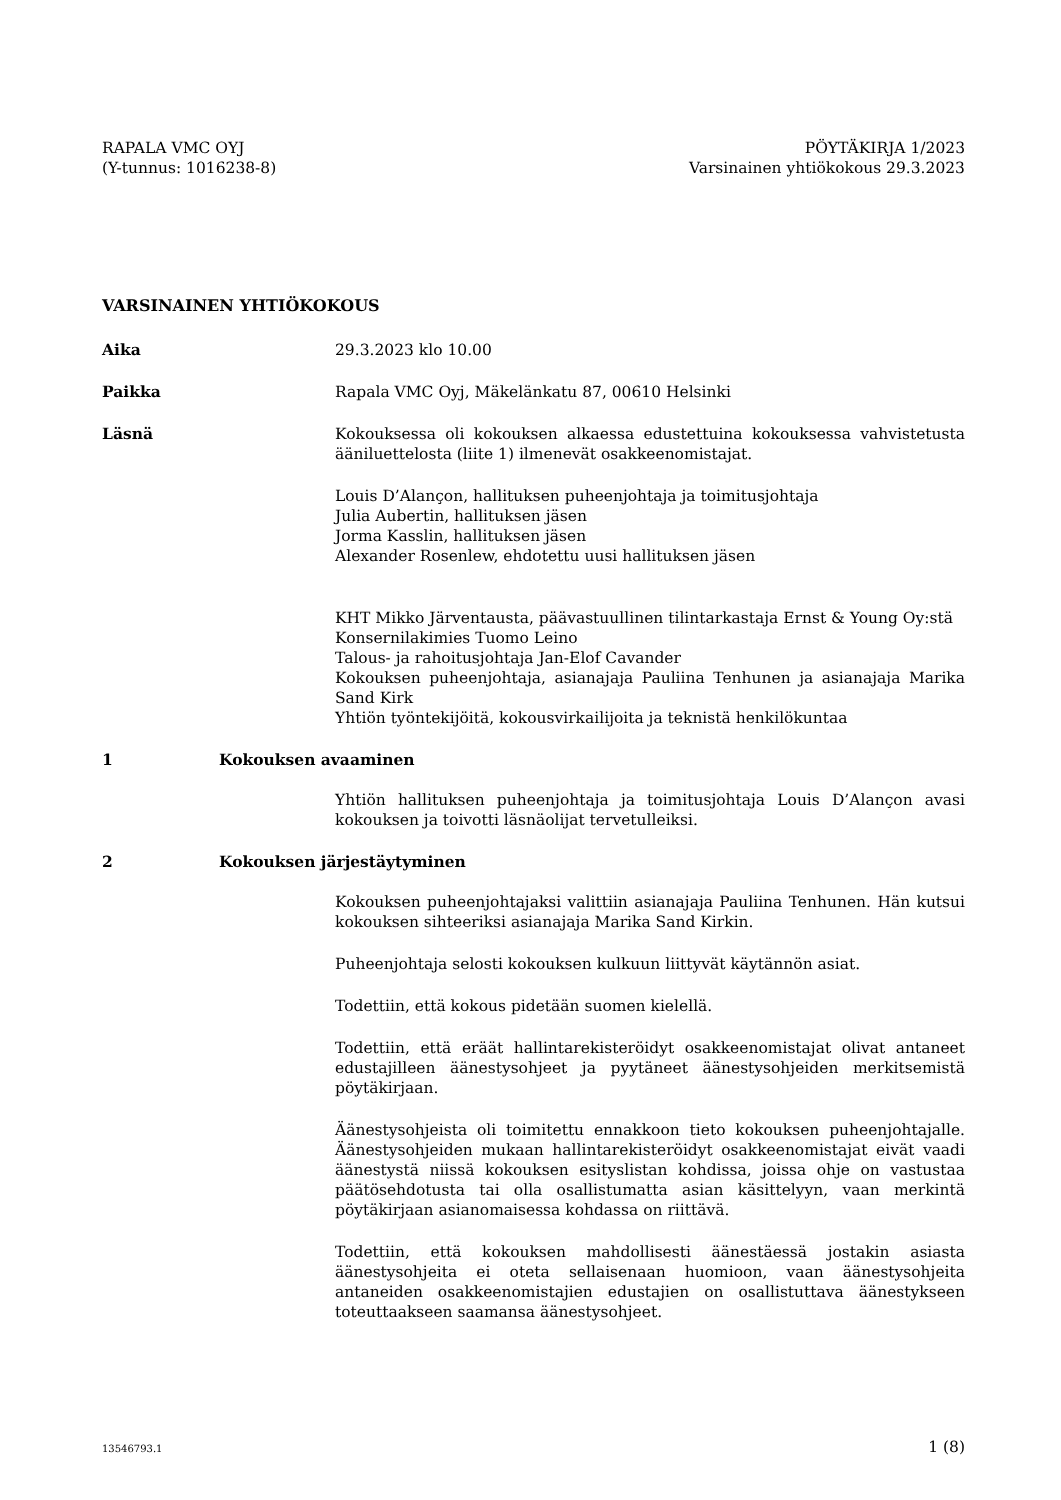RAPALA VMC OYJ
(Y-tunnus: 1016238-8)
PÖYTÄKIRJA 1/2023
Varsinainen yhtiökokous 29.3.2023
VARSINAINEN YHTIÖKOKOUS
Aika 29.3.2023 klo 10.00
Paikka Rapala VMC Oyj, Mäkelänkatu 87, 00610 Helsinki
Läsnä Kokouksessa oli kokouksen alkaessa edustettuina kokouksessa vahvistetusta ääniluettelosta (liite 1) ilmenevät osakkeenomistajat.
Louis D’Alançon, hallituksen puheenjohtaja ja toimitusjohtaja
Julia Aubertin, hallituksen jäsen
Jorma Kasslin, hallituksen jäsen
Alexander Rosenlew, ehdotettu uusi hallituksen jäsen
KHT Mikko Järventausta, päävastuullinen tilintarkastaja Ernst & Young Oy:stä
Konsernilakimies Tuomo Leino
Talous- ja rahoitusjohtaja Jan-Elof Cavander
Kokouksen puheenjohtaja, asianajaja Pauliina Tenhunen ja asianajaja Marika Sand Kirk
Yhtiön työntekijöitä, kokousvirkailijoita ja teknistä henkilökuntaa
1 Kokouksen avaaminen
Yhtiön hallituksen puheenjohtaja ja toimitusjohtaja Louis D’Alançon avasi kokouksen ja toivotti läsnäolijat tervetulleiksi.
2 Kokouksen järjestäytyminen
Kokouksen puheenjohtajaksi valittiin asianajaja Pauliina Tenhunen. Hän kutsui kokouksen sihteeriksi asianajaja Marika Sand Kirkin.
Puheenjohtaja selosti kokouksen kulkuun liittyvät käytännön asiat.
Todettiin, että kokous pidetään suomen kielellä.
Todettiin, että eräät hallintarekisteröidyt osakkeenomistajat olivat antaneet edustajilleen äänestysohjeet ja pyytäneet äänestysohjeiden merkitsemistä pöytäkirjaan.
Äänestysohjeista oli toimitettu ennakkoon tieto kokouksen puheenjohtajalle. Äänestysohjeiden mukaan hallintarekisteröidyt osakkeenomistajat eivät vaadi äänestystä niissä kokouksen esityslistan kohdissa, joissa ohje on vastustaa päätösehdotusta tai olla osallistumatta asian käsittelyyn, vaan merkintä pöytäkirjaan asianomaisessa kohdassa on riittävä.
Todettiin, että kokouksen mahdollisesti äänestäessä jostakin asiasta äänestysohjeita ei oteta sellaisenaan huomioon, vaan äänestysohjeita antaneiden osakkeenomistajien edustajien on osallistuttava äänestykseen toteuttaakseen saamansa äänestysohjeet.
13546793.1 1 (8)